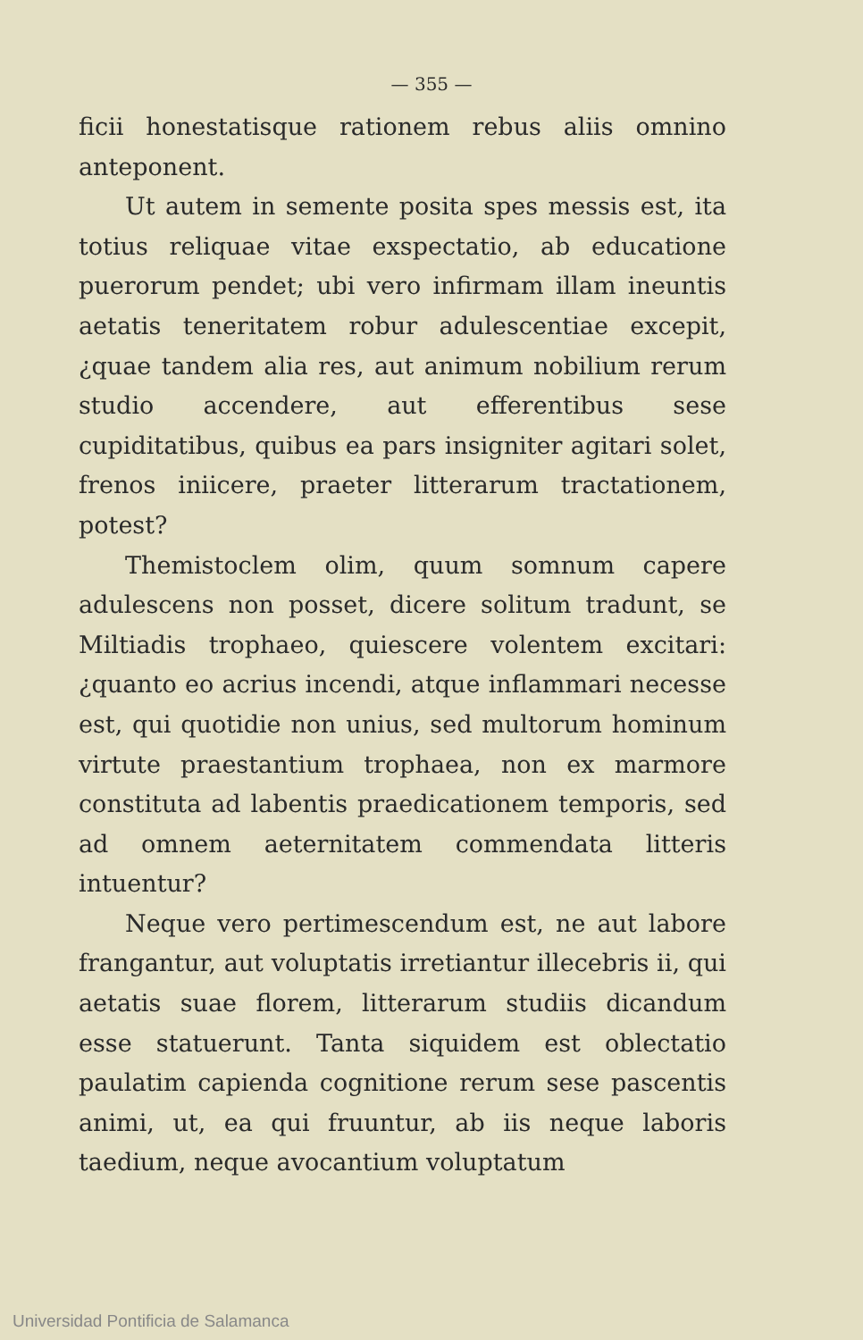— 355 —
ficii honestatisque rationem rebus aliis omnino anteponent.
Ut autem in semente posita spes messis est, ita totius reliquae vitae exspectatio, ab educatione puerorum pendet; ubi vero infirmam illam ineuntis aetatis teneritatem robur adulescentiae excepit, ¿quae tandem alia res, aut animum nobilium rerum studio accendere, aut efferentibus sese cupiditatibus, quibus ea pars insigniter agitari solet, frenos iniicere, praeter litterarum tractationem, potest?
Themistoclem olim, quum somnum capere adulescens non posset, dicere solitum tradunt, se Miltiadis trophaeo, quiescere volentem excitari: ¿quanto eo acrius incendi, atque inflammari necesse est, qui quotidie non unius, sed multorum hominum virtute praestantium trophaea, non ex marmore constituta ad labentis praedicationem temporis, sed ad omnem aeternitatem commendata litteris intuentur?
Neque vero pertimescendum est, ne aut labore frangantur, aut voluptatis irretiantur illecebris ii, qui aetatis suae florem, litterarum studiis dicandum esse statuerunt. Tanta siquidem est oblectatio paulatim capienda cognitione rerum sese pascentis animi, ut, ea qui fruuntur, ab iis neque laboris taedium, neque avocantium voluptatum
Universidad Pontificia de Salamanca